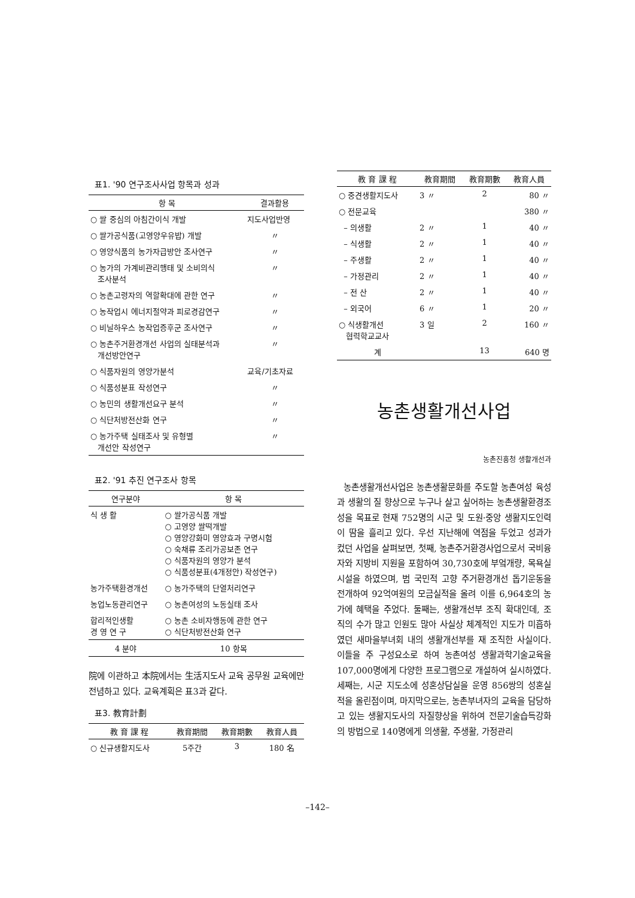표1. '90 연구조사사업 항목과 성과
| 항 목 | 결과활용 |
| --- | --- |
| ○ 쌀 중심의 아침간이식 개발 | 지도사업반영 |
| ○ 쌀가공식품(고영양우유밥) 개발 | 〃 |
| ○ 영양식품의 농가자급방안 조사연구 | 〃 |
| ○ 농가의 가계비관리행태 및 소비의식 조사분석 | 〃 |
| ○ 농촌고령자의 역할확대에 관한 연구 | 〃 |
| ○ 농작업시 에너지절약과 피로경감연구 | 〃 |
| ○ 비닐하우스 농작업증후군 조사연구 | 〃 |
| ○ 농촌주거환경개선 사업의 실태분석과 개선방안연구 | 〃 |
| ○ 식품자원의 영양가분석 | 교육/기초자료 |
| ○ 식품성분표 작성연구 | 〃 |
| ○ 농민의 생활개선요구 분석 | 〃 |
| ○ 식단처방전산화 연구 | 〃 |
| ○ 농가주택 실태조사 및 유형별 개선안 작성연구 | 〃 |
표2. '91 추진 연구조사 항목
| 연구분야 | 항 목 |
| --- | --- |
| 식 생 활 | ○ 쌀가공식품 개발 ○ 고영양 쌀떡개발 ○ 영양강화미 영양효과 구명시험 ○ 숙채류 조리가공보존 연구 ○ 식품자원의 영양가 분석 ○ 식품성분표(4개정안) 작성연구) |
| 농가주택환경개선 | ○ 농가주택의 단열처리연구 |
| 농업노동관리연구 | ○ 농촌여성의 노동실태 조사 |
| 합리적인생활 경 영 연 구 | ○ 농촌 소비자행동에 관한 연구 ○ 식단처방전산화 연구 |
| 4 분야 | 10 항목 |
院에 이관하고 本院에서는 生活지도사 교육 공무원 교육에만 전념하고 있다. 교육계획은 표3과 같다.
표3. 教育計劃
| 教 育 課 程 | 教育期間 | 教育期數 | 教育人員 |
| --- | --- | --- | --- |
| ○ 신규생활지도사 | 5주간 | 3 | 180 名 |
| 教 育 課 程 | 教育期間 | 教育期數 | 教育人員 |
| --- | --- | --- | --- |
| ○ 중견생활지도사 | 3 〃 | 2 | 80 〃 |
| ○ 전문교육 | | | 380 〃 |
| – 의생활 | 2 〃 | 1 | 40 〃 |
| – 식생활 | 2 〃 | 1 | 40 〃 |
| – 주생활 | 2 〃 | 1 | 40 〃 |
| – 가정관리 | 2 〃 | 1 | 40 〃 |
| – 전 산 | 2 〃 | 1 | 40 〃 |
| – 외국어 | 6 〃 | 1 | 20 〃 |
| ○ 식생활개선 협력학교교사 | 3 일 | 2 | 160 〃 |
| 계 | | 13 | 640 명 |
농촌생활개선사업
농촌진흥청 생활개선과
농촌생활개선사업은 농촌생활문화를 주도할 농촌여성 육성과 생활의 질 향상으로 누구나 살고 싶어하는 농촌생활환경조성을 목표로 현재 752명의 시군 및 도원·중앙 생활지도인력이 땀을 흘리고 있다. 우선 지난해에 역점을 두었고 성과가 컸던 사업을 살펴보면, 첫째, 농촌주거환경사업으로서 국비융자와 지방비 지원을 포함하여 30,730호에 부엌개량, 목욕실 시설을 하였으며, 범 국민적 고향 주거환경개선 돕기운동을 전개하여 92억여원의 모금실적을 올려 이를 6,964호의 농가에 혜택을 주었다. 둘째는, 생활개선부 조직 확대인데, 조직의 수가 많고 인원도 많아 사실상 체계적인 지도가 미흡하였던 새마을부녀회 내의 생활개선부를 재 조직한 사실이다. 이들을 주 구성요소로 하여 농촌여성 생활과학기술교육을 107,000명에게 다양한 프로그램으로 개설하여 실시하였다. 세째는, 시군 지도소에 성혼상담실을 운영 856쌍의 성혼실적을 올린점이며, 마지막으로는, 농촌부녀자의 교육을 담당하고 있는 생활지도사의 자질향상을 위하여 전문기술습득강화의 방법으로 140명에게 의생활, 주생활, 가정관리
–142–